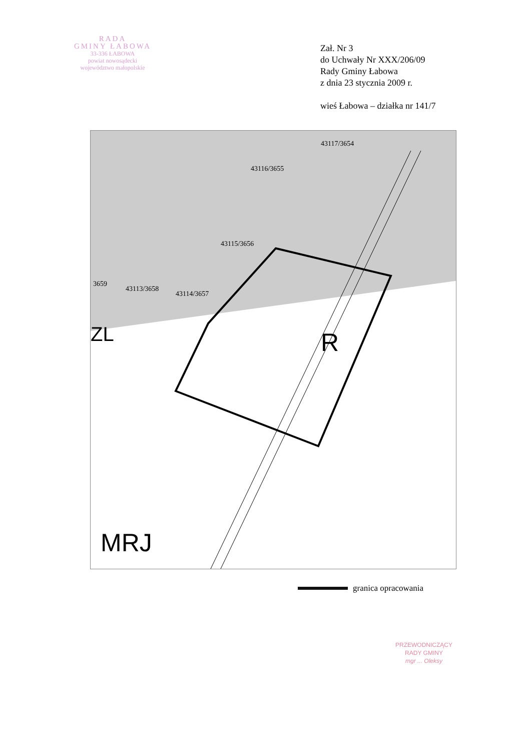RADA
GMINY ŁABOWA
33-336 ŁABOWA
powiat nowosądecki
województwo małopolskie
Zał. Nr 3
do Uchwały Nr XXX/206/09
Rady Gminy Łabowa
z dnia 23 stycznia 2009 r.
wieś Łabowa – działka nr 141/7
R
ZL
MRJ
43117/3654
43116/3655
43115/3656
3659
43113/3658
43114/3657
granica opracowania
PRZEWODNICZĄCY
RADY GMINY
mgr ... Oleksy